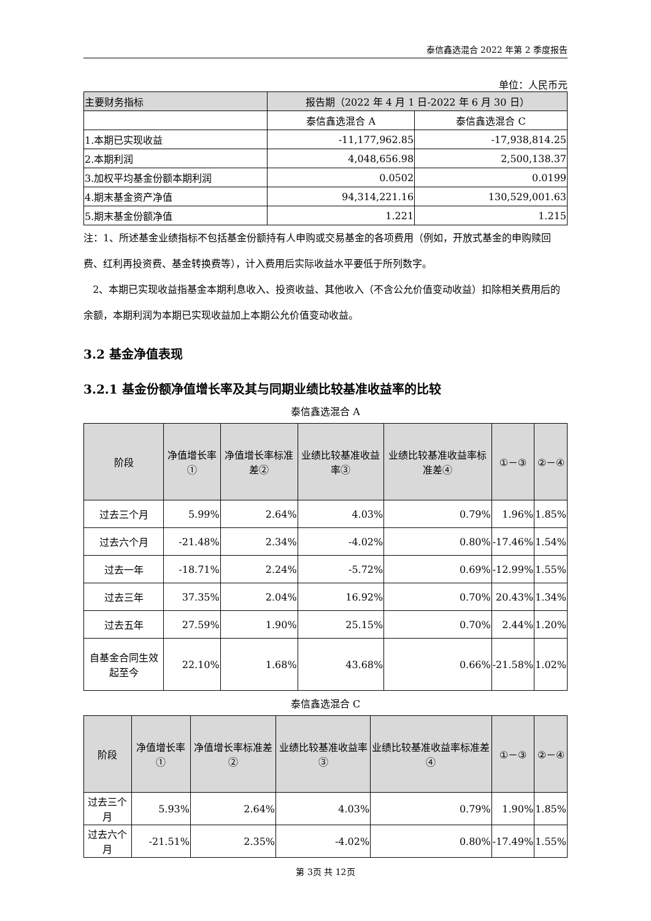泰信鑫选混合 2022 年第 2 季度报告
单位：人民币元
| 主要财务指标 | 报告期（2022 年 4 月 1 日-2022 年 6 月 30 日） | |
| --- | --- | --- |
| | 泰信鑫选混合 A | 泰信鑫选混合 C |
| 1.本期已实现收益 | -11,177,962.85 | -17,938,814.25 |
| 2.本期利润 | 4,048,656.98 | 2,500,138.37 |
| 3.加权平均基金份额本期利润 | 0.0502 | 0.0199 |
| 4.期末基金资产净值 | 94,314,221.16 | 130,529,001.63 |
| 5.期末基金份额净值 | 1.221 | 1.215 |
注：1、所述基金业绩指标不包括基金份额持有人申购或交易基金的各项费用（例如，开放式基金的申购赎回费、红利再投资费、基金转换费等），计入费用后实际收益水平要低于所列数字。
2、本期已实现收益指基金本期利息收入、投资收益、其他收入（不含公允价值变动收益）扣除相关费用后的余额，本期利润为本期已实现收益加上本期公允价值变动收益。
3.2 基金净值表现
3.2.1 基金份额净值增长率及其与同期业绩比较基准收益率的比较
泰信鑫选混合 A
| 阶段 | 净值增长率① | 净值增长率标准差② | 业绩比较基准收益率③ | 业绩比较基准收益率标准差④ | ①－③ | ②－④ |
| --- | --- | --- | --- | --- | --- | --- |
| 过去三个月 | 5.99% | 2.64% | 4.03% | 0.79% | 1.96% | 1.85% |
| 过去六个月 | -21.48% | 2.34% | -4.02% | 0.80% | -17.46% | 1.54% |
| 过去一年 | -18.71% | 2.24% | -5.72% | 0.69% | -12.99% | 1.55% |
| 过去三年 | 37.35% | 2.04% | 16.92% | 0.70% | 20.43% | 1.34% |
| 过去五年 | 27.59% | 1.90% | 25.15% | 0.70% | 2.44% | 1.20% |
| 自基金合同生效起至今 | 22.10% | 1.68% | 43.68% | 0.66% | -21.58% | 1.02% |
泰信鑫选混合 C
| 阶段 | 净值增长率① | 净值增长率标准差② | 业绩比较基准收益率③ | 业绩比较基准收益率标准差④ | ①－③ | ②－④ |
| --- | --- | --- | --- | --- | --- | --- |
| 过去三个月 | 5.93% | 2.64% | 4.03% | 0.79% | 1.90% | 1.85% |
| 过去六个月 | -21.51% | 2.35% | -4.02% | 0.80% | -17.49% | 1.55% |
第 3页 共 12页